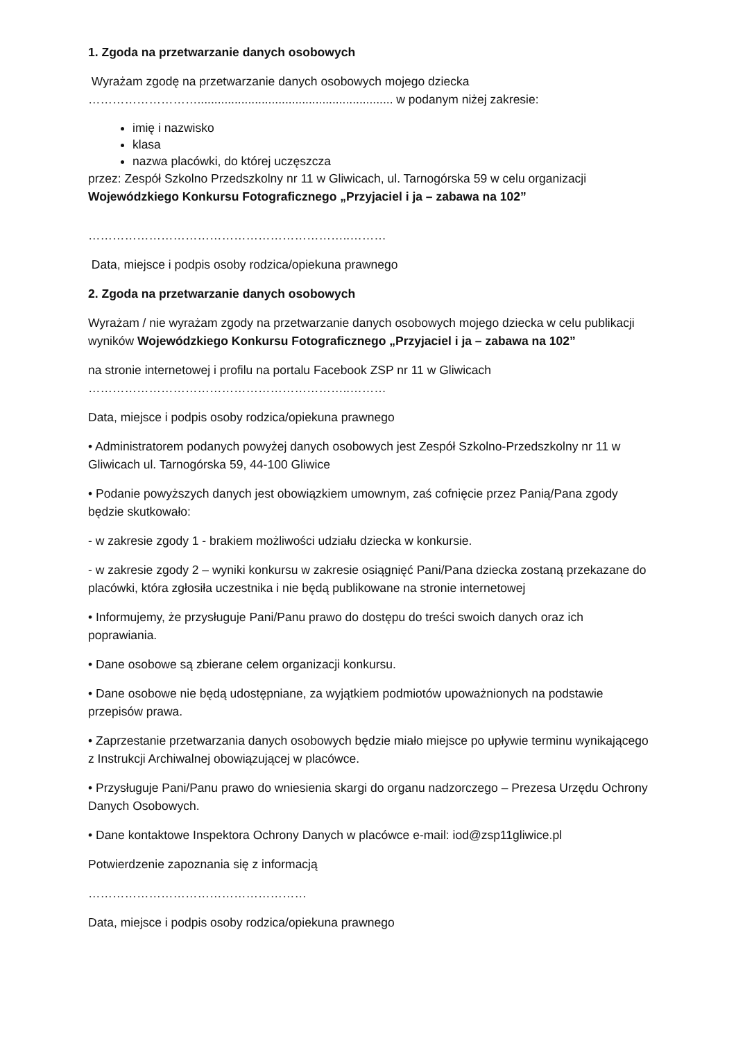1. Zgoda na przetwarzanie danych osobowych
Wyrażam zgodę na przetwarzanie danych osobowych mojego dziecka
……………………….......................................................... w podanym niżej zakresie:
imię i nazwisko
klasa
nazwa placówki, do której uczęszcza
przez: Zespół Szkolno Przedszkolny nr 11 w Gliwicach, ul. Tarnogórska 59 w celu organizacji Wojewódzkiego Konkursu Fotograficznego „Przyjaciel i ja – zabawa na 102”
………………………………………………………..………
Data, miejsce i podpis osoby rodzica/opiekuna prawnego
2. Zgoda na przetwarzanie danych osobowych
Wyrażam / nie wyrażam zgody na przetwarzanie danych osobowych mojego dziecka w celu publikacji wyników Wojewódzkiego Konkursu Fotograficznego „Przyjaciel i ja – zabawa na 102”
na stronie internetowej i profilu na portalu Facebook ZSP nr 11 w Gliwicach
………………………………………………………..………
Data, miejsce i podpis osoby rodzica/opiekuna prawnego
• Administratorem podanych powyżej danych osobowych jest Zespół Szkolno-Przedszkolny nr 11 w Gliwicach ul. Tarnogórska 59, 44-100 Gliwice
• Podanie powyższych danych jest obowiązkiem umownym, zaś cofnięcie przez Panią/Pana zgody będzie skutkowało:
- w zakresie zgody 1 - brakiem możliwości udziału dziecka w konkursie.
- w zakresie zgody 2 – wyniki konkursu w zakresie osiągnięć Pani/Pana dziecka zostaną przekazane do placówki, która zgłosiła uczestnika i nie będą publikowane na stronie internetowej
• Informujemy, że przysługuje Pani/Panu prawo do dostępu do treści swoich danych oraz ich poprawiania.
• Dane osobowe są zbierane celem organizacji konkursu.
• Dane osobowe nie będą udostępniane, za wyjątkiem podmiotów upoważnionych na podstawie przepisów prawa.
• Zaprzestanie przetwarzania danych osobowych będzie miało miejsce po upływie terminu wynikającego z Instrukcji Archiwalnej obowiązującej w placówce.
• Przysługuje Pani/Panu prawo do wniesienia skargi do organu nadzorczego – Prezesa Urzędu Ochrony Danych Osobowych.
• Dane kontaktowe Inspektora Ochrony Danych w placówce e-mail: iod@zsp11gliwice.pl
Potwierdzenie zapoznania się z informacją
………………………………………………
Data, miejsce i podpis osoby rodzica/opiekuna prawnego